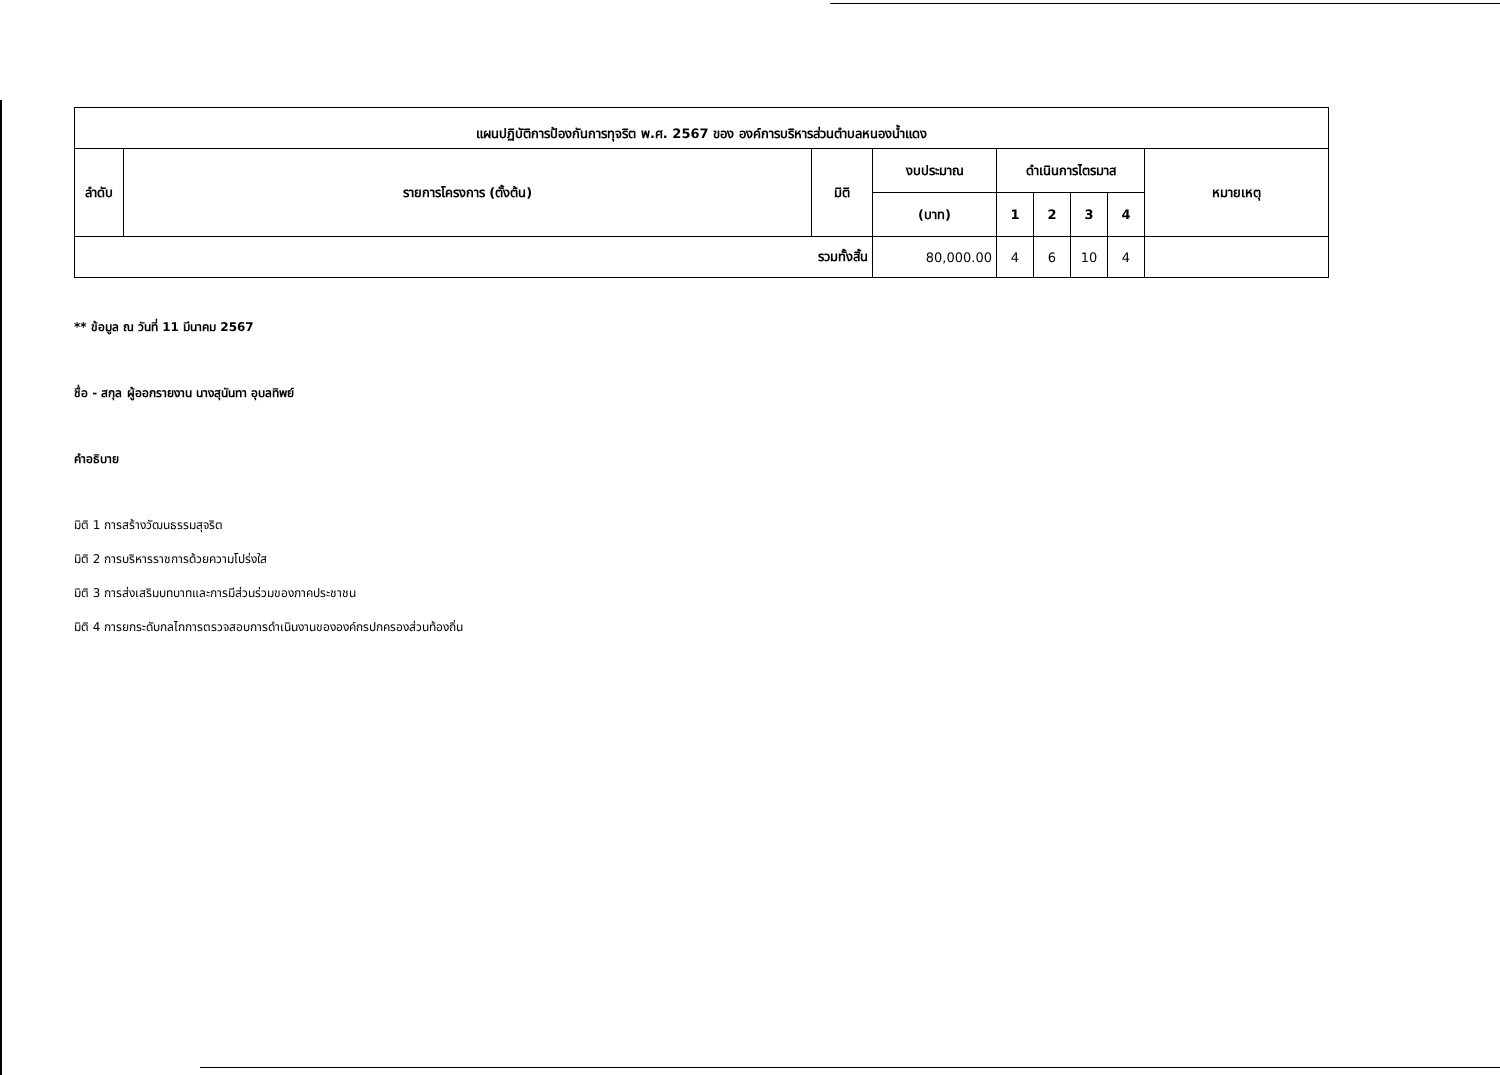| แผนปฏิบัติการป้องกันการทุจริต พ.ศ. 2567 ของ องค์การบริหารส่วนตำบลหนองน้ำแดง | | | | | | | | |
| --- | --- | --- | --- | --- | --- | --- | --- | --- |
| ลำดับ | รายการโครงการ (ตั้งต้น) | มิติ | งบประมาณ | ดำเนินการไตรมาส | | | | หมายเหตุ |
| | | | (บาท) | 1 | 2 | 3 | 4 | |
| รวมทั้งสิ้น | | | 80,000.00 | 4 | 6 | 10 | 4 | |
** ข้อมูล ณ วันที่ 11 มีนาคม 2567
ชื่อ - สกุล ผู้ออกรายงาน นางสุนันทา อุบลทิพย์
คำอธิบาย
มิติ 1 การสร้างวัฒนธรรมสุจริต
มิติ 2 การบริหารราชการด้วยความโปร่งใส
มิติ 3 การส่งเสริมบทบาทและการมีส่วนร่วมของภาคประชาชน
มิติ 4 การยกระดับกลไกการตรวจสอบการดำเนินงานขององค์กรปกครองส่วนท้องถิ่น